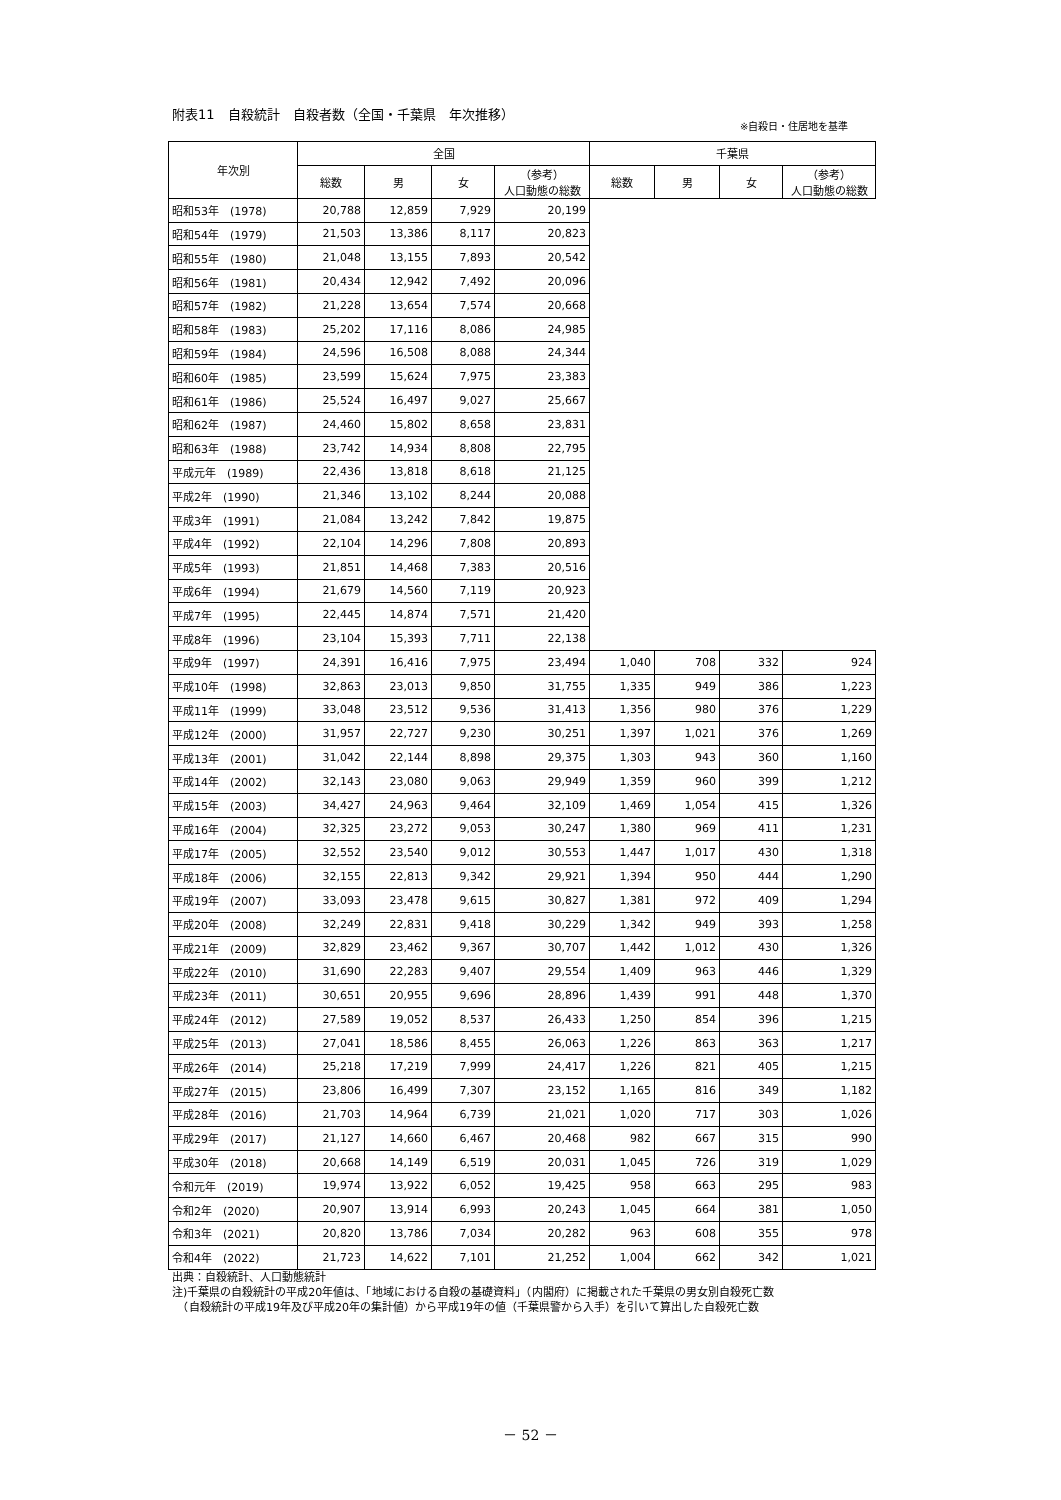附表11　自殺統計　自殺者数（全国・千葉県　年次推移）
※自殺日・住居地を基準
| 年次別 | 全国 | | | | 千葉県 | | | |
| --- | --- | --- | --- | --- | --- | --- | --- | --- |
| | 総数 | 男 | 女 | （参考） 人口動態の総数 | 総数 | 男 | 女 | （参考） 人口動態の総数 |
| 昭和53年 (1978) | 20,788 | 12,859 | 7,929 | 20,199 | | | | |
| 昭和54年 (1979) | 21,503 | 13,386 | 8,117 | 20,823 | | | | |
| 昭和55年 (1980) | 21,048 | 13,155 | 7,893 | 20,542 | | | | |
| 昭和56年 (1981) | 20,434 | 12,942 | 7,492 | 20,096 | | | | |
| 昭和57年 (1982) | 21,228 | 13,654 | 7,574 | 20,668 | | | | |
| 昭和58年 (1983) | 25,202 | 17,116 | 8,086 | 24,985 | | | | |
| 昭和59年 (1984) | 24,596 | 16,508 | 8,088 | 24,344 | | | | |
| 昭和60年 (1985) | 23,599 | 15,624 | 7,975 | 23,383 | | | | |
| 昭和61年 (1986) | 25,524 | 16,497 | 9,027 | 25,667 | | | | |
| 昭和62年 (1987) | 24,460 | 15,802 | 8,658 | 23,831 | | | | |
| 昭和63年 (1988) | 23,742 | 14,934 | 8,808 | 22,795 | | | | |
| 平成元年 (1989) | 22,436 | 13,818 | 8,618 | 21,125 | | | | |
| 平成2年 (1990) | 21,346 | 13,102 | 8,244 | 20,088 | | | | |
| 平成3年 (1991) | 21,084 | 13,242 | 7,842 | 19,875 | | | | |
| 平成4年 (1992) | 22,104 | 14,296 | 7,808 | 20,893 | | | | |
| 平成5年 (1993) | 21,851 | 14,468 | 7,383 | 20,516 | | | | |
| 平成6年 (1994) | 21,679 | 14,560 | 7,119 | 20,923 | | | | |
| 平成7年 (1995) | 22,445 | 14,874 | 7,571 | 21,420 | | | | |
| 平成8年 (1996) | 23,104 | 15,393 | 7,711 | 22,138 | | | | |
| 平成9年 (1997) | 24,391 | 16,416 | 7,975 | 23,494 | 1,040 | 708 | 332 | 924 |
| 平成10年 (1998) | 32,863 | 23,013 | 9,850 | 31,755 | 1,335 | 949 | 386 | 1,223 |
| 平成11年 (1999) | 33,048 | 23,512 | 9,536 | 31,413 | 1,356 | 980 | 376 | 1,229 |
| 平成12年 (2000) | 31,957 | 22,727 | 9,230 | 30,251 | 1,397 | 1,021 | 376 | 1,269 |
| 平成13年 (2001) | 31,042 | 22,144 | 8,898 | 29,375 | 1,303 | 943 | 360 | 1,160 |
| 平成14年 (2002) | 32,143 | 23,080 | 9,063 | 29,949 | 1,359 | 960 | 399 | 1,212 |
| 平成15年 (2003) | 34,427 | 24,963 | 9,464 | 32,109 | 1,469 | 1,054 | 415 | 1,326 |
| 平成16年 (2004) | 32,325 | 23,272 | 9,053 | 30,247 | 1,380 | 969 | 411 | 1,231 |
| 平成17年 (2005) | 32,552 | 23,540 | 9,012 | 30,553 | 1,447 | 1,017 | 430 | 1,318 |
| 平成18年 (2006) | 32,155 | 22,813 | 9,342 | 29,921 | 1,394 | 950 | 444 | 1,290 |
| 平成19年 (2007) | 33,093 | 23,478 | 9,615 | 30,827 | 1,381 | 972 | 409 | 1,294 |
| 平成20年 (2008) | 32,249 | 22,831 | 9,418 | 30,229 | 1,342 | 949 | 393 | 1,258 |
| 平成21年 (2009) | 32,829 | 23,462 | 9,367 | 30,707 | 1,442 | 1,012 | 430 | 1,326 |
| 平成22年 (2010) | 31,690 | 22,283 | 9,407 | 29,554 | 1,409 | 963 | 446 | 1,329 |
| 平成23年 (2011) | 30,651 | 20,955 | 9,696 | 28,896 | 1,439 | 991 | 448 | 1,370 |
| 平成24年 (2012) | 27,589 | 19,052 | 8,537 | 26,433 | 1,250 | 854 | 396 | 1,215 |
| 平成25年 (2013) | 27,041 | 18,586 | 8,455 | 26,063 | 1,226 | 863 | 363 | 1,217 |
| 平成26年 (2014) | 25,218 | 17,219 | 7,999 | 24,417 | 1,226 | 821 | 405 | 1,215 |
| 平成27年 (2015) | 23,806 | 16,499 | 7,307 | 23,152 | 1,165 | 816 | 349 | 1,182 |
| 平成28年 (2016) | 21,703 | 14,964 | 6,739 | 21,021 | 1,020 | 717 | 303 | 1,026 |
| 平成29年 (2017) | 21,127 | 14,660 | 6,467 | 20,468 | 982 | 667 | 315 | 990 |
| 平成30年 (2018) | 20,668 | 14,149 | 6,519 | 20,031 | 1,045 | 726 | 319 | 1,029 |
| 令和元年 (2019) | 19,974 | 13,922 | 6,052 | 19,425 | 958 | 663 | 295 | 983 |
| 令和2年 (2020) | 20,907 | 13,914 | 6,993 | 20,243 | 1,045 | 664 | 381 | 1,050 |
| 令和3年 (2021) | 20,820 | 13,786 | 7,034 | 20,282 | 963 | 608 | 355 | 978 |
| 令和4年 (2022) | 21,723 | 14,622 | 7,101 | 21,252 | 1,004 | 662 | 342 | 1,021 |
出典：自殺統計、人口動態統計
注)千葉県の自殺統計の平成20年値は、「地域における自殺の基礎資料」（内閣府）に掲載された千葉県の男女別自殺死亡数
　（自殺統計の平成19年及び平成20年の集計値）から平成19年の値（千葉県警から入手）を引いて算出した自殺死亡数
－ 52 －